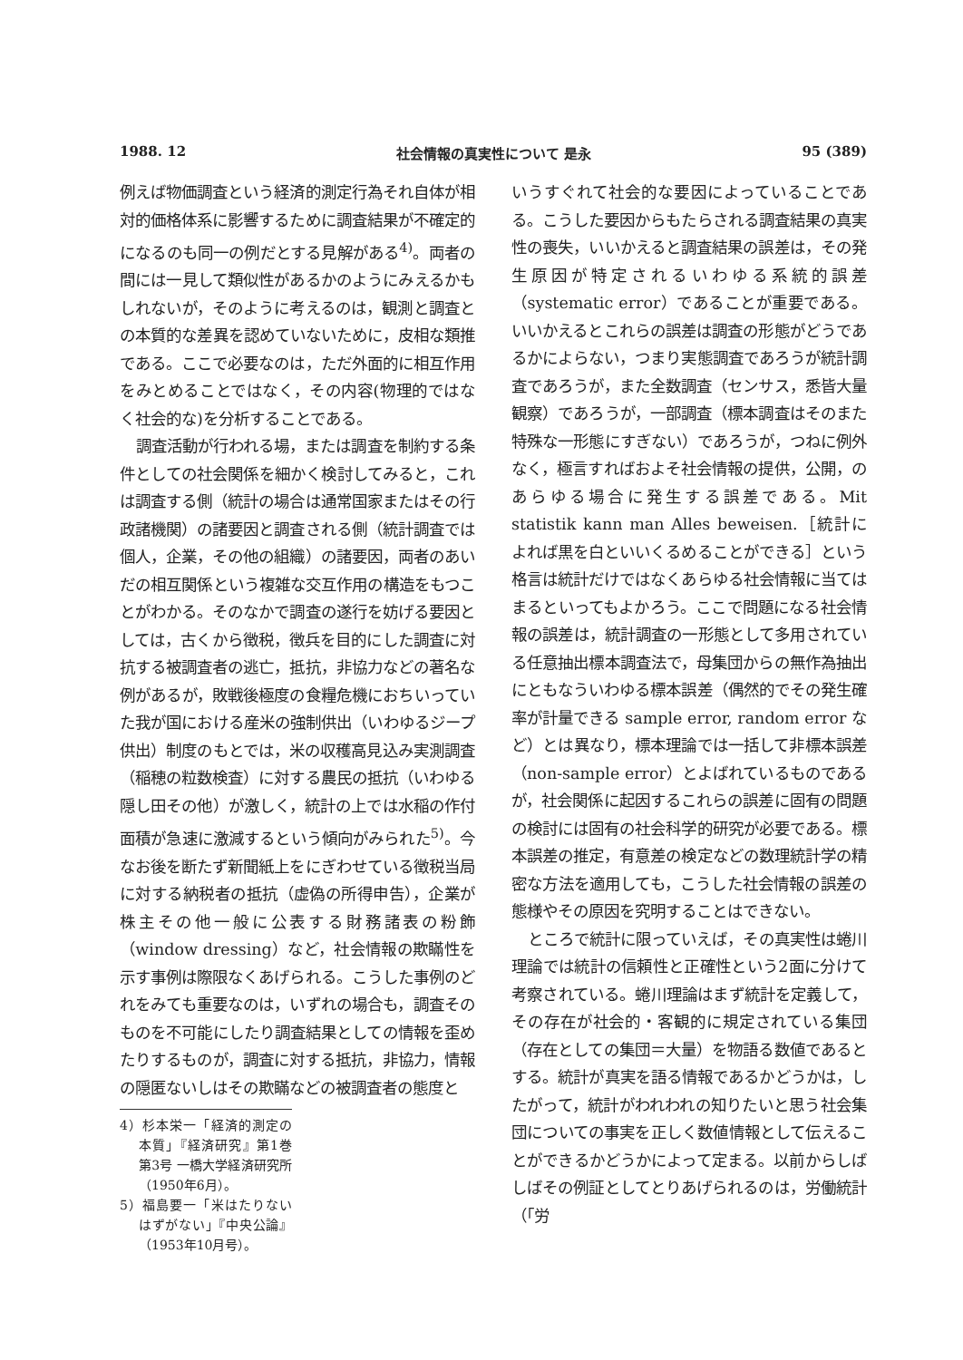1988. 12 社会情報の真実性について 是永 95 (389)
例えば物価調査という経済的測定行為それ自体が相対的価格体系に影響するために調査結果が不確定的になるのも同一の例だとする見解がある<sup>4)</sup>。両者の間には一見して類似性があるかのようにみえるかもしれないが，そのように考えるのは，観測と調査との本質的な差異を認めていないために，皮相な類推である。ここで必要なのは，ただ外面的に相互作用をみとめることではなく，その内容(物理的ではなく社会的な)を分析することである。
調査活動が行われる場，または調査を制約する条件としての社会関係を細かく検討してみると，これは調査する側（統計の場合は通常国家またはその行政諸機関）の諸要因と調査される側（統計調査では個人，企業，その他の組織）の諸要因，両者のあいだの相互関係という複雑な交互作用の構造をもつことがわかる。そのなかで調査の遂行を妨げる要因としては，古くから徴税，徴兵を目的にした調査に対抗する被調査者の逃亡，抵抗，非協力などの著名な例があるが，敗戦後極度の食糧危機におちいっていた我が国における産米の強制供出（いわゆるジープ供出）制度のもとでは，米の収穫高見込み実測調査（稲穂の粒数検査）に対する農民の抵抗（いわゆる隠し田その他）が激しく，統計の上では水稲の作付面積が急速に激減するという傾向がみられた<sup>5)</sup>。今なお後を断たず新聞紙上をにぎわせている徴税当局に対する納税者の抵抗（虚偽の所得申告），企業が株主その他一般に公表する財務諸表の粉飾（window dressing）など，社会情報の欺瞞性を示す事例は際限なくあげられる。こうした事例のどれをみても重要なのは，いずれの場合も，調査そのものを不可能にしたり調査結果としての情報を歪めたりするものが，調査に対する抵抗，非協力，情報の隠匿ないしはその欺瞞などの被調査者の態度と
4）杉本栄一「経済的測定の本質」『経済研究』第1巻 第3号 一橋大学経済研究所（1950年6月）。
5）福島要一「米はたりないはずがない」『中央公論』（1953年10月号）。
いうすぐれて社会的な要因によっていることである。こうした要因からもたらされる調査結果の真実性の喪失，いいかえると調査結果の誤差は，その発生原因が特定されるいわゆる系統的誤差（systematic error）であることが重要である。いいかえるとこれらの誤差は調査の形態がどうであるかによらない，つまり実態調査であろうが統計調査であろうが，また全数調査（センサス，悉皆大量観察）であろうが，一部調査（標本調査はそのまた特殊な一形態にすぎない）であろうが，つねに例外なく，極言すればおよそ社会情報の提供，公開，のあらゆる場合に発生する誤差である。Mit statistik kann man Alles beweisen.［統計によれば黒を白といいくるめることができる］という格言は統計だけではなくあらゆる社会情報に当てはまるといってもよかろう。ここで問題になる社会情報の誤差は，統計調査の一形態として多用されている任意抽出標本調査法で，母集団からの無作為抽出にともなういわゆる標本誤差（偶然的でその発生確率が計量できる sample error, random error など）とは異なり，標本理論では一括して非標本誤差（non-sample error）とよばれているものであるが，社会関係に起因するこれらの誤差に固有の問題の検討には固有の社会科学的研究が必要である。標本誤差の推定，有意差の検定などの数理統計学の精密な方法を適用しても，こうした社会情報の誤差の態様やその原因を究明することはできない。
ところで統計に限っていえば，その真実性は蜷川理論では統計の信頼性と正確性という2面に分けて考察されている。蜷川理論はまず統計を定義して，その存在が社会的・客観的に規定されている集団（存在としての集団＝大量）を物語る数値であるとする。統計が真実を語る情報であるかどうかは，したがって，統計がわれわれの知りたいと思う社会集団についての事実を正しく数値情報として伝えることができるかどうかによって定まる。以前からしばしばその例証としてとりあげられるのは，労働統計（「労